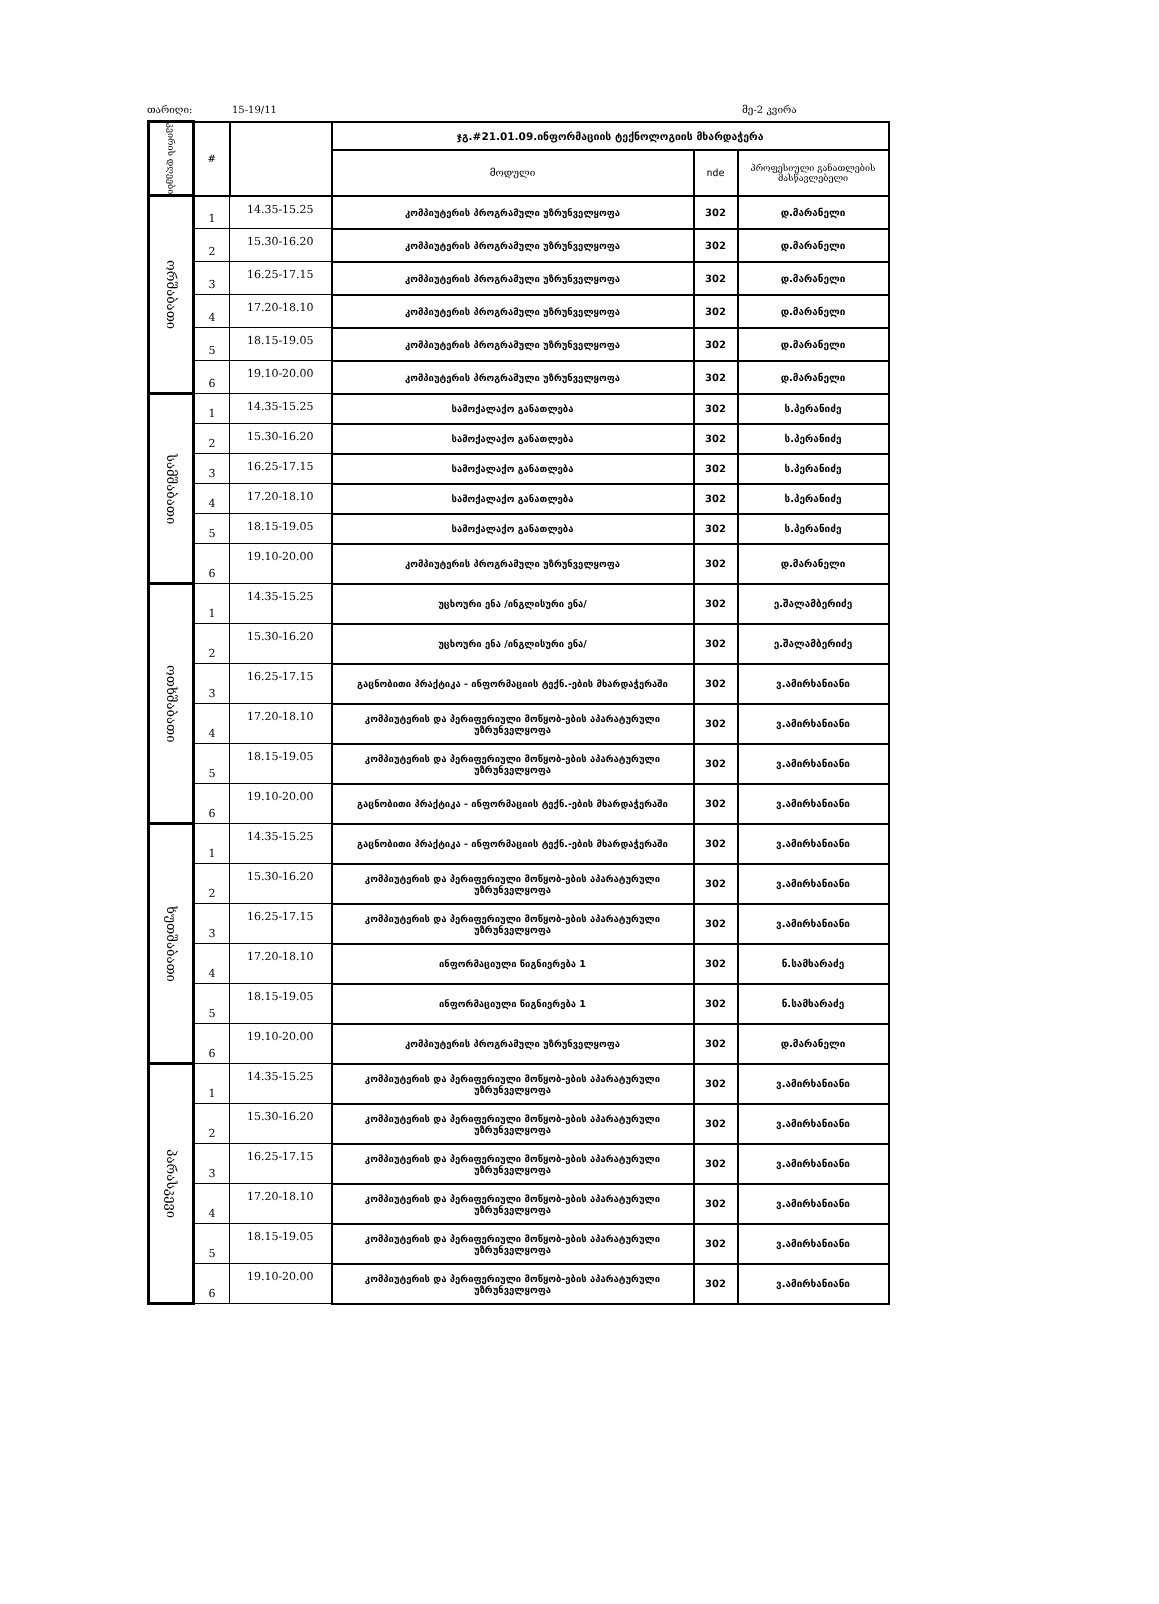თარიღი: 15-19/11 მე-2 კვირა
| კვირის დღეები | # | | ჯგ.#21.01.09.ინფორმაციის ტექნოლოგიის მხარდაჭერა | | |
| --- | --- | --- | --- | --- | --- |
| | | | მოდული | nde | პროფესიული განათლების მასწავლებელი |
| ორშაბათი | 1 | 14.35-15.25 | კომპიუტერის პროგრამული უზრუნველყოფა | 302 | დ.მარანელი |
| | 2 | 15.30-16.20 | კომპიუტერის პროგრამული უზრუნველყოფა | 302 | დ.მარანელი |
| | 3 | 16.25-17.15 | კომპიუტერის პროგრამული უზრუნველყოფა | 302 | დ.მარანელი |
| | 4 | 17.20-18.10 | კომპიუტერის პროგრამული უზრუნველყოფა | 302 | დ.მარანელი |
| | 5 | 18.15-19.05 | კომპიუტერის პროგრამული უზრუნველყოფა | 302 | დ.მარანელი |
| | 6 | 19.10-20.00 | კომპიუტერის პროგრამული უზრუნველყოფა | 302 | დ.მარანელი |
| სამშაბათი | 1 | 14.35-15.25 | სამოქალაქო განათლება | 302 | ს.პერანიძე |
| | 2 | 15.30-16.20 | სამოქალაქო განათლება | 302 | ს.პერანიძე |
| | 3 | 16.25-17.15 | სამოქალაქო განათლება | 302 | ს.პერანიძე |
| | 4 | 17.20-18.10 | სამოქალაქო განათლება | 302 | ს.პერანიძე |
| | 5 | 18.15-19.05 | სამოქალაქო განათლება | 302 | ს.პერანიძე |
| | 6 | 19.10-20.00 | კომპიუტერის პროგრამული უზრუნველყოფა | 302 | დ.მარანელი |
| ოთხშაბათი | 1 | 14.35-15.25 | უცხოური ენა /ინგლისური ენა/ | 302 | ე.შალამბერიძე |
| | 2 | 15.30-16.20 | უცხოური ენა /ინგლისური ენა/ | 302 | ე.შალამბერიძე |
| | 3 | 16.25-17.15 | გაცნობითი პრაქტიკა - ინფორმაციის ტექნ.-ების მხარდაჭერაში | 302 | ვ.ამირხანიანი |
| | 4 | 17.20-18.10 | კომპიუტერის და პერიფერიული მოწყობ-ების აპარატურული უზრუნველყოფა | 302 | ვ.ამირხანიანი |
| | 5 | 18.15-19.05 | კომპიუტერის და პერიფერიული მოწყობ-ების აპარატურული უზრუნველყოფა | 302 | ვ.ამირხანიანი |
| | 6 | 19.10-20.00 | გაცნობითი პრაქტიკა - ინფორმაციის ტექნ.-ების მხარდაჭერაში | 302 | ვ.ამირხანიანი |
| ხუთშაბათი | 1 | 14.35-15.25 | გაცნობითი პრაქტიკა - ინფორმაციის ტექნ.-ების მხარდაჭერაში | 302 | ვ.ამირხანიანი |
| | 2 | 15.30-16.20 | კომპიუტერის და პერიფერიული მოწყობ-ების აპარატურული უზრუნველყოფა | 302 | ვ.ამირხანიანი |
| | 3 | 16.25-17.15 | კომპიუტერის და პერიფერიული მოწყობ-ების აპარატურული უზრუნველყოფა | 302 | ვ.ამირხანიანი |
| | 4 | 17.20-18.10 | ინფორმაციული წიგნიერება 1 | 302 | ნ.სამხარაძე |
| | 5 | 18.15-19.05 | ინფორმაციული წიგნიერება 1 | 302 | ნ.სამხარაძე |
| | 6 | 19.10-20.00 | კომპიუტერის პროგრამული უზრუნველყოფა | 302 | დ.მარანელი |
| პარასკევი | 1 | 14.35-15.25 | კომპიუტერის და პერიფერიული მოწყობ-ების აპარატურული უზრუნველყოფა | 302 | ვ.ამირხანიანი |
| | 2 | 15.30-16.20 | კომპიუტერის და პერიფერიული მოწყობ-ების აპარატურული უზრუნველყოფა | 302 | ვ.ამირხანიანი |
| | 3 | 16.25-17.15 | კომპიუტერის და პერიფერიული მოწყობ-ების აპარატურული უზრუნველყოფა | 302 | ვ.ამირხანიანი |
| | 4 | 17.20-18.10 | კომპიუტერის და პერიფერიული მოწყობ-ების აპარატურული უზრუნველყოფა | 302 | ვ.ამირხანიანი |
| | 5 | 18.15-19.05 | კომპიუტერის და პერიფერიული მოწყობ-ების აპარატურული უზრუნველყოფა | 302 | ვ.ამირხანიანი |
| | 6 | 19.10-20.00 | კომპიუტერის და პერიფერიული მოწყობ-ების აპარატურული უზრუნველყოფა | 302 | ვ.ამირხანიანი |